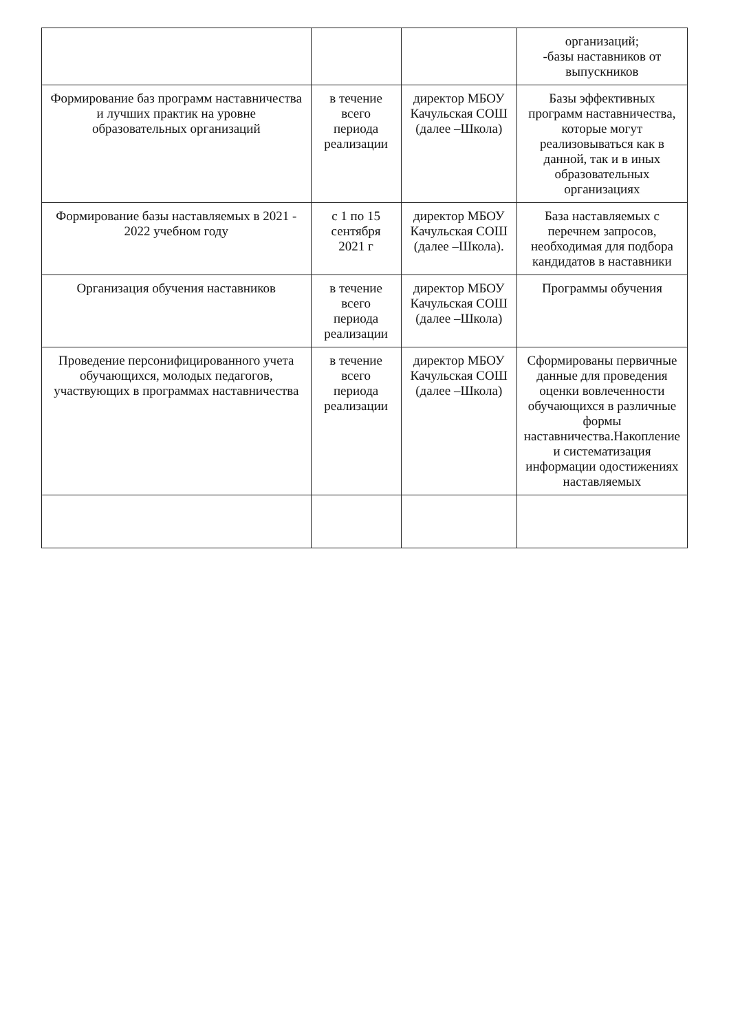| | | | организаций; -базы наставников от выпускников |
| Формирование баз программ наставничества и лучших практик на уровне образовательных организаций | в течение всего периода реализации | директор МБОУ Качульская СОШ (далее –Школа) | Базы эффективных программ наставничества, которые могут реализовываться как в данной, так и в иных образовательных организациях |
| Формирование базы наставляемых в 2021 - 2022 учебном году | с 1 по 15 сентября 2021 г | директор МБОУ Качульская СОШ (далее –Школа). | База наставляемых с перечнем запросов, необходимая для подбора кандидатов в наставники |
| Организация обучения наставников | в течение всего периода реализации | директор МБОУ Качульская СОШ (далее –Школа) | Программы обучения |
| Проведение персонифицированного учета обучающихся, молодых педагогов, участвующих в программах наставничества | в течение всего периода реализации | директор МБОУ Качульская СОШ (далее –Школа) | Сформированы первичные данные для проведения оценки вовлеченности обучающихся в различные формы наставничества.Накопление и систематизация информации одостижениях наставляемых |